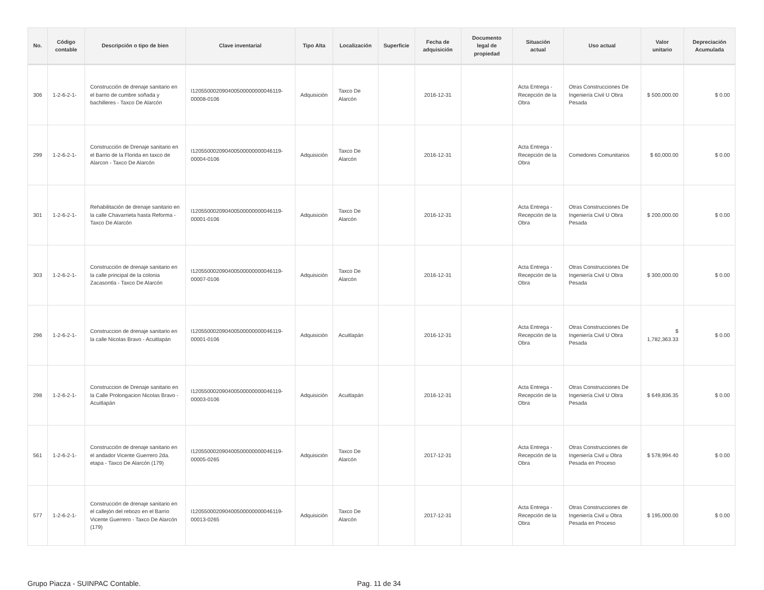| No. | Código contable | Descripción o tipo de bien | Clave inventarial | Tipo Alta | Localización | Superficie | Fecha de adquisición | Documento legal de propiedad | Situación actual | Uso actual | Valor unitario | Depreciación Acumulada |
| --- | --- | --- | --- | --- | --- | --- | --- | --- | --- | --- | --- | --- |
| 306 | 1-2-6-2-1- | Construcción de drenaje sanitario en el barrio de cumbre soñada y bachilleres - Taxco De Alarcón | I120550002090400500000000046119-00008-0106 | Adquisición | Taxco De Alarcón | | 2016-12-31 | | Acta Entrega - Recepción de la Obra | Otras Construcciones De Ingeniería Civil U Obra Pesada | $ 500,000.00 | $ 0.00 |
| 299 | 1-2-6-2-1- | Construcción de Drenaje sanitario en el Barrio de la Florida en taxco de Alarcon - Taxco De Alarcón | I120550002090400500000000046119-00004-0106 | Adquisición | Taxco De Alarcón | | 2016-12-31 | | Acta Entrega - Recepción de la Obra | Comedores Comunitarios | $ 60,000.00 | $ 0.00 |
| 301 | 1-2-6-2-1- | Rehabilitación de drenaje sanitario en la calle Chavarrieta hasta Reforma - Taxco De Alarcón | I120550002090400500000000046119-00001-0106 | Adquisición | Taxco De Alarcón | | 2016-12-31 | | Acta Entrega - Recepción de la Obra | Otras Construcciones De Ingeniería Civil U Obra Pesada | $ 200,000.00 | $ 0.00 |
| 303 | 1-2-6-2-1- | Construcción de drenaje sanitario en la calle principal de la colonia Zacasontla - Taxco De Alarcón | I120550002090400500000000046119-00007-0106 | Adquisición | Taxco De Alarcón | | 2016-12-31 | | Acta Entrega - Recepción de la Obra | Otras Construcciones De Ingeniería Civil U Obra Pesada | $ 300,000.00 | $ 0.00 |
| 296 | 1-2-6-2-1- | Construccion de drenaje sanitario en la calle Nicolas Bravo - Acuitlapán | I120550002090400500000000046119-00001-0106 | Adquisición | Acuitlapán | | 2016-12-31 | | Acta Entrega - Recepción de la Obra | Otras Construcciones De Ingeniería Civil U Obra Pesada | $ 1,782,363.33 | $ 0.00 |
| 298 | 1-2-6-2-1- | Construccion de Drenaje sanitario en la Calle Prolongacion Nicolas Bravo - Acuitlapán | I120550002090400500000000046119-00003-0106 | Adquisición | Acuitlapán | | 2016-12-31 | | Acta Entrega - Recepción de la Obra | Otras Construcciones De Ingeniería Civil U Obra Pesada | $ 649,836.35 | $ 0.00 |
| 561 | 1-2-6-2-1- | Construcción de drenaje sanitario en el andador Vicente Guerrero 2da. etapa - Taxco De Alarcón (179) | I120550002090400500000000046119-00005-0265 | Adquisición | Taxco De Alarcón | | 2017-12-31 | | Acta Entrega - Recepción de la Obra | Otras Construcciones de Ingeniería Civil u Obra Pesada en Proceso | $ 578,994.40 | $ 0.00 |
| 577 | 1-2-6-2-1- | Construcción de drenaje sanitario en el callejón del rebozo en el Barrio Vicente Guerrero - Taxco De Alarcón (179) | I120550002090400500000000046119-00013-0265 | Adquisición | Taxco De Alarcón | | 2017-12-31 | | Acta Entrega - Recepción de la Obra | Otras Construcciones de Ingeniería Civil u Obra Pesada en Proceso | $ 195,000.00 | $ 0.00 |
Grupo Piacza - SUINPAC Contable. Pag. 11 de 34